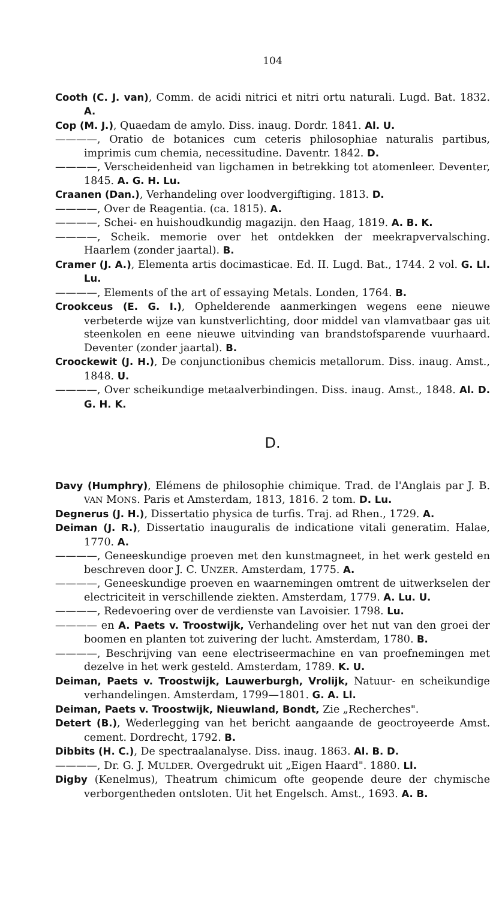104
Cooth (C. J. van), Comm. de acidi nitrici et nitri ortu naturali. Lugd. Bat. 1832. A.
Cop (M. J.), Quaedam de amylo. Diss. inaug. Dordr. 1841. Al. U.
————, Oratio de botanices cum ceteris philosophiae naturalis partibus, imprimis cum chemia, necessitudine. Daventr. 1842. D.
————, Verscheidenheid van ligchamen in betrekking tot atomenleer. Deventer, 1845. A. G. H. Lu.
Craanen (Dan.), Verhandeling over loodvergiftiging. 1813. D.
————, Over de Reagentia. (ca. 1815). A.
————, Schei- en huishoudkundig magazijn. den Haag, 1819. A. B. K.
————, Scheik. memorie over het ontdekken der meekrapvervalsching. Haarlem (zonder jaartal). B.
Cramer (J. A.), Elementa artis docimasticae. Ed. II. Lugd. Bat., 1744. 2 vol. G. Ll. Lu.
————, Elements of the art of essaying Metals. Londen, 1764. B.
Crookceus (E. G. I.), Ophelderende aanmerkingen wegens eene nieuwe verbeterde wijze van kunstverlichting, door middel van vlamvatbaar gas uit steenkolen en eene nieuwe uitvinding van brandstofsparende vuurhaard. Deventer (zonder jaartal). B.
Croockewit (J. H.), De conjunctionibus chemicis metallorum. Diss. inaug. Amst., 1848. U.
————, Over scheikundige metaalverbindingen. Diss. inaug. Amst., 1848. Al. D. G. H. K.
D.
Davy (Humphry), Elémens de philosophie chimique. Trad. de l'Anglais par J. B. VAN MONS. Paris et Amsterdam, 1813, 1816. 2 tom. D. Lu.
Degnerus (J. H.), Dissertatio physica de turfis. Traj. ad Rhen., 1729. A.
Deiman (J. R.), Dissertatio inauguralis de indicatione vitali generatim. Halae, 1770. A.
————, Geneeskundige proeven met den kunstmagneet, in het werk gesteld en beschreven door J. C. UNZER. Amsterdam, 1775. A.
————, Geneeskundige proeven en waarnemingen omtrent de uitwerkselen der electriciteit in verschillende ziekten. Amsterdam, 1779. A. Lu. U.
————, Redevoering over de verdienste van Lavoisier. 1798. Lu.
———— en A. Paets v. Troostwijk, Verhandeling over het nut van den groei der boomen en planten tot zuivering der lucht. Amsterdam, 1780. B.
————, Beschrijving van eene electriseermachine en van proefnemingen met dezelve in het werk gesteld. Amsterdam, 1789. K. U.
Deiman, Paets v. Troostwijk, Lauwerburgh, Vrolijk, Natuur- en scheikundige verhandelingen. Amsterdam, 1799—1801. G. A. Ll.
Deiman, Paets v. Troostwijk, Nieuwland, Bondt, Zie „Recherches".
Detert (B.), Wederlegging van het bericht aangaande de geoctroyeerde Amst. cement. Dordrecht, 1792. B.
Dibbits (H. C.), De spectraalanalyse. Diss. inaug. 1863. Al. B. D.
————, Dr. G. J. MULDER. Overgedrukt uit „Eigen Haard". 1880. Ll.
Digby (Kenelmus), Theatrum chimicum ofte geopende deure der chymische verborgentheden ontsloten. Uit het Engelsch. Amst., 1693. A. B.